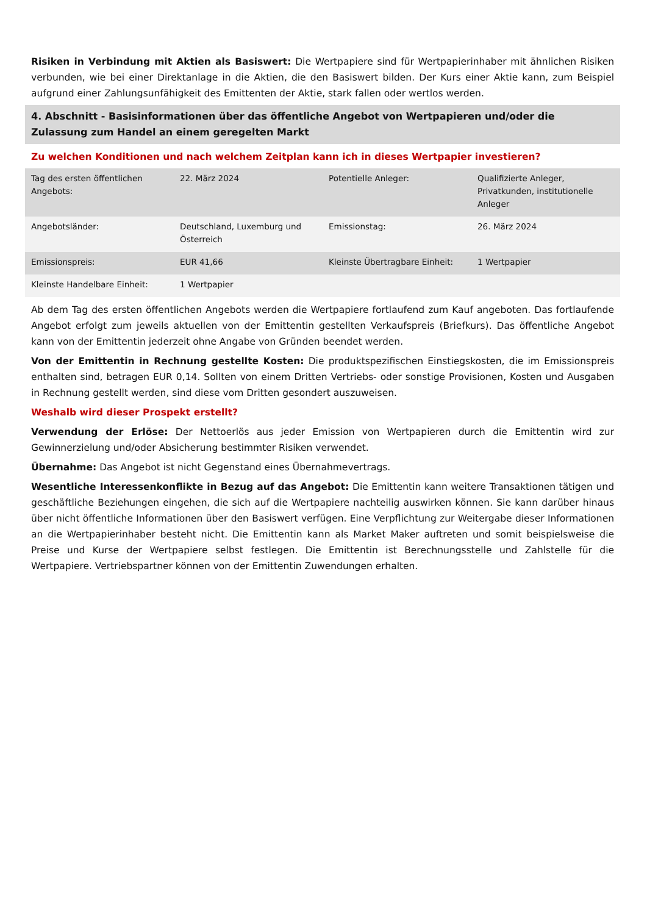Risiken in Verbindung mit Aktien als Basiswert: Die Wertpapiere sind für Wertpapierinhaber mit ähnlichen Risiken verbunden, wie bei einer Direktanlage in die Aktien, die den Basiswert bilden. Der Kurs einer Aktie kann, zum Beispiel aufgrund einer Zahlungsunfähigkeit des Emittenten der Aktie, stark fallen oder wertlos werden.
4. Abschnitt - Basisinformationen über das öffentliche Angebot von Wertpapieren und/oder die Zulassung zum Handel an einem geregelten Markt
Zu welchen Konditionen und nach welchem Zeitplan kann ich in dieses Wertpapier investieren?
| Tag des ersten öffentlichen Angebots: | 22. März 2024 | Potentielle Anleger: | Qualifizierte Anleger, Privatkunden, institutionelle Anleger |
| Angebotsländer: | Deutschland, Luxemburg und Österreich | Emissionstag: | 26. März 2024 |
| Emissionspreis: | EUR 41,66 | Kleinste Übertragbare Einheit: | 1 Wertpapier |
| Kleinste Handelbare Einheit: | 1 Wertpapier | | |
Ab dem Tag des ersten öffentlichen Angebots werden die Wertpapiere fortlaufend zum Kauf angeboten. Das fortlaufende Angebot erfolgt zum jeweils aktuellen von der Emittentin gestellten Verkaufspreis (Briefkurs). Das öffentliche Angebot kann von der Emittentin jederzeit ohne Angabe von Gründen beendet werden.
Von der Emittentin in Rechnung gestellte Kosten: Die produktspezifischen Einstiegskosten, die im Emissionspreis enthalten sind, betragen EUR 0,14. Sollten von einem Dritten Vertriebs- oder sonstige Provisionen, Kosten und Ausgaben in Rechnung gestellt werden, sind diese vom Dritten gesondert auszuweisen.
Weshalb wird dieser Prospekt erstellt?
Verwendung der Erlöse: Der Nettoerlös aus jeder Emission von Wertpapieren durch die Emittentin wird zur Gewinnerzielung und/oder Absicherung bestimmter Risiken verwendet.
Übernahme: Das Angebot ist nicht Gegenstand eines Übernahmevertrags.
Wesentliche Interessenkonflikte in Bezug auf das Angebot: Die Emittentin kann weitere Transaktionen tätigen und geschäftliche Beziehungen eingehen, die sich auf die Wertpapiere nachteilig auswirken können. Sie kann darüber hinaus über nicht öffentliche Informationen über den Basiswert verfügen. Eine Verpflichtung zur Weitergabe dieser Informationen an die Wertpapierinhaber besteht nicht. Die Emittentin kann als Market Maker auftreten und somit beispielsweise die Preise und Kurse der Wertpapiere selbst festlegen. Die Emittentin ist Berechnungsstelle und Zahlstelle für die Wertpapiere. Vertriebspartner können von der Emittentin Zuwendungen erhalten.